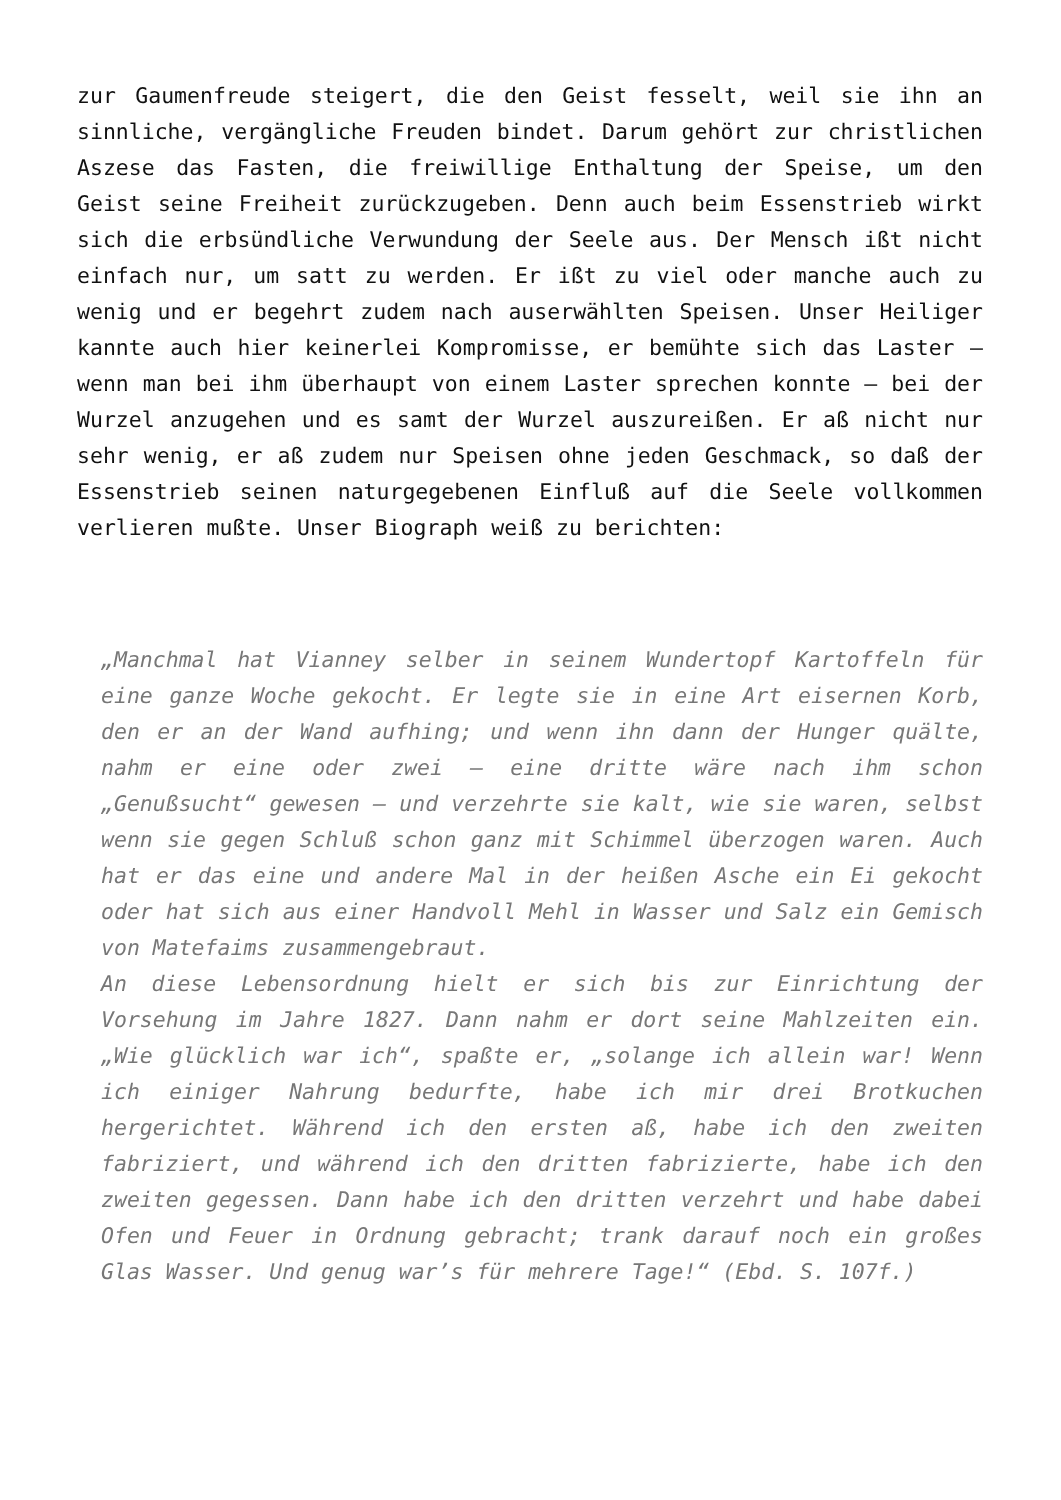zur Gaumenfreude steigert, die den Geist fesselt, weil sie ihn an sinnliche, vergängliche Freuden bindet. Darum gehört zur christlichen Aszese das Fasten, die freiwillige Enthaltung der Speise, um den Geist seine Freiheit zurückzugeben. Denn auch beim Essenstrieb wirkt sich die erbsündliche Verwundung der Seele aus. Der Mensch ißt nicht einfach nur, um satt zu werden. Er ißt zu viel oder manche auch zu wenig und er begehrt zudem nach auserwählten Speisen. Unser Heiliger kannte auch hier keinerlei Kompromisse, er bemühte sich das Laster – wenn man bei ihm überhaupt von einem Laster sprechen konnte – bei der Wurzel anzugehen und es samt der Wurzel auszureißen. Er aß nicht nur sehr wenig, er aß zudem nur Speisen ohne jeden Geschmack, so daß der Essenstrieb seinen naturgegebenen Einfluß auf die Seele vollkommen verlieren mußte. Unser Biograph weiß zu berichten:
„Manchmal hat Vianney selber in seinem Wundertopf Kartoffeln für eine ganze Woche gekocht. Er legte sie in eine Art eisernen Korb, den er an der Wand aufhing; und wenn ihn dann der Hunger quälte, nahm er eine oder zwei – eine dritte wäre nach ihm schon „Genußsucht“ gewesen – und verzehrte sie kalt, wie sie waren, selbst wenn sie gegen Schluß schon ganz mit Schimmel überzogen waren. Auch hat er das eine und andere Mal in der heißen Asche ein Ei gekocht oder hat sich aus einer Handvoll Mehl in Wasser und Salz ein Gemisch von Matefaims zusammengebraut.
An diese Lebensordnung hielt er sich bis zur Einrichtung der Vorsehung im Jahre 1827. Dann nahm er dort seine Mahlzeiten ein. „Wie glücklich war ich“, spaßte er, „solange ich allein war! Wenn ich einiger Nahrung bedurfte, habe ich mir drei Brotkuchen hergerichtet. Während ich den ersten aß, habe ich den zweiten fabriziert, und während ich den dritten fabrizierte, habe ich den zweiten gegessen. Dann habe ich den dritten verzehrt und habe dabei Ofen und Feuer in Ordnung gebracht; trank darauf noch ein großes Glas Wasser. Und genug war’s für mehrere Tage!“ (Ebd. S. 107f.)